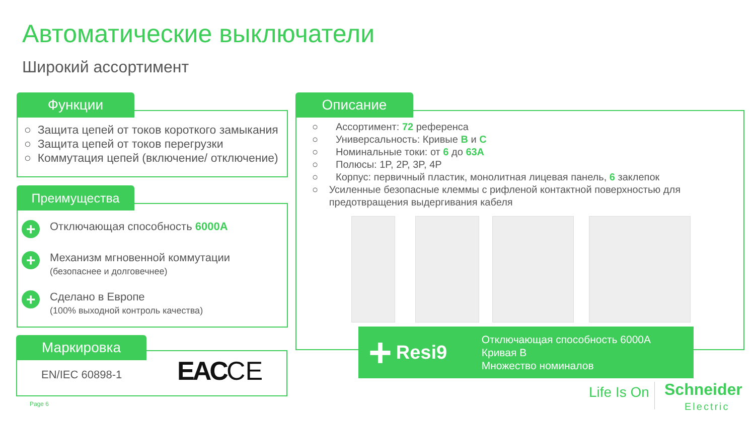Автоматические выключатели
Широкий ассортимент
Функции
○ Защита цепей от токов короткого замыкания
○ Защита цепей от токов перегрузки
○ Коммутация цепей (включение/ отключение)
Преимущества
+
Отключающая способность 6000A
+
Механизм мгновенной коммутации
(безопаснее и долговечнее)
+
Сделано в Европе
(100% выходной контроль качества)
Маркировка
EN/IEC 60898-1 EAC CE
Описание
○ Ассортимент: 72 референса
○ Универсальность: Кривые B и C
○ Номинальные токи: от 6 до 63A
○ Полюсы: 1P, 2P, 3P, 4P
○ Корпус: первичный пластик, монолитная лицевая панель, 6 заклепок
○ Усиленные безопасные клеммы с рифленой контактной поверхностью для предотвращения выдергивания кабеля
+
Resi9
Отключающая способность 6000A
Кривая B
Множество номиналов
Life Is On
Schneider
Electric
Page 6